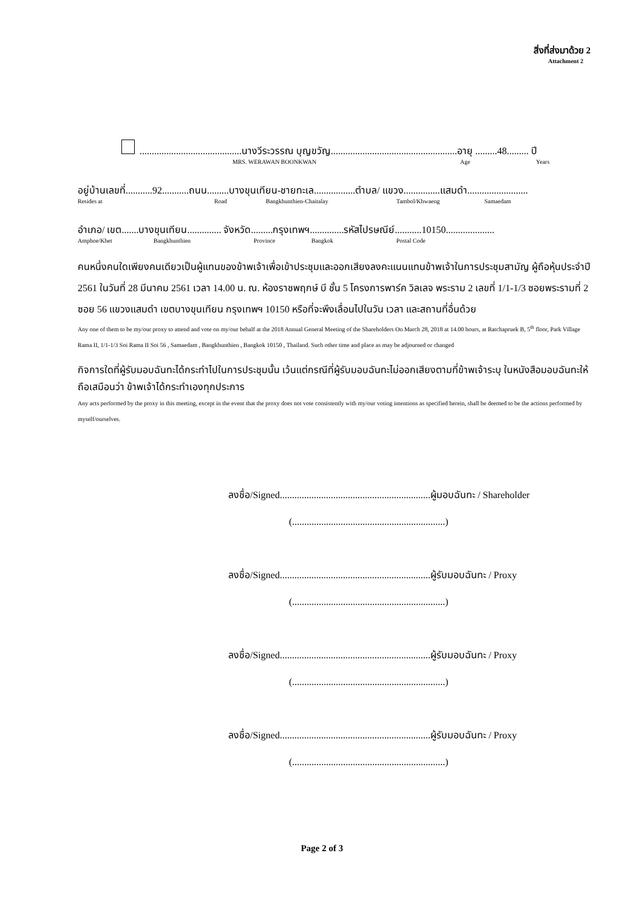สิ่งที่ส่งมาด้วย 2
Attachment 2
..........................................นางวีระวรรณ บุญขวัญ....................................................อายุ .........48......... ปี
MRS. WERAWAN BOONKWAN Age Years
อยู่บ้านเลขที่...........92...........ถนน.........บางขุนเทียน-ชายทะเล.................ตำบล/ แขวง...............แสมดำ.........................
Resides at Road Bangkhunthien-Chaitalay Tambol/Khwaeng Samaedam
อำเภอ/ เขต.......บางขุนเทียน.............. จังหวัด.........กรุงเทพฯ..............รหัสไปรษณีย์...........10150....................
Amphoe/Khet Bangkhunthien Province Bangkok Postal Code
คนหนึ่งคนใดเพียงคนเดียวเป็นผู้แทนของข้าพเจ้าเพื่อเข้าประชุมและออกเสียงลงคะแนนแทนข้าพเจ้าในการประชุมสามัญ ผู้ถือหุ้นประจำปี 2561 ในวันที่ 28 มีนาคม 2561 เวลา 14.00 น. ณ. ห้องราชพฤกษ์ บี ชั้น 5 โครงการพาร์ค วิลเลจ พระราม 2 เลขที่ 1/1-1/3 ซอยพระรามที่ 2 ซอย 56 แขวงแสมดำ เขตบางขุนเทียน กรุงเทพฯ 10150 หรือที่จะพึงเลื่อนไปในวัน เวลา และสถานที่อื่นด้วย
Any one of them to be my/our proxy to attend and vote on my/our behalf at the 2018 Annual General Meeting of the Shareholders On March 28, 2018 at 14.00 hours, at Ratchapruek B, 5<sup>th</sup> floor, Park Village Rama II, 1/1-1/3 Soi Rama II Soi 56 , Samaedam , Bangkhunthien , Bangkok 10150 , Thailand. Such other time and place as may be adjourned or changed
กิจการใดที่ผู้รับมอบฉันทะได้กระทำไปในการประชุมนั้น เว้นแต่กรณีที่ผู้รับมอบฉันทะไม่ออกเสียงตามที่ข้าพเจ้าระบุ ในหนังสือมอบฉันทะให้ถือเสมือนว่า ข้าพเจ้าได้กระทำเองทุกประการ
Any acts performed by the proxy in this meeting, except in the event that the proxy does not vote consistently with my/our voting intentions as specified herein, shall be deemed to be the actions performed by myself/ourselves.
ลงชื่อ/Signed..............................................................ผู้มอบฉันทะ / Shareholder
(...............................................................)
ลงชื่อ/Signed..............................................................ผู้รับมอบฉันทะ / Proxy
(...............................................................)
ลงชื่อ/Signed..............................................................ผู้รับมอบฉันทะ / Proxy
(...............................................................)
ลงชื่อ/Signed..............................................................ผู้รับมอบฉันทะ / Proxy
(...............................................................)
Page 2 of 3